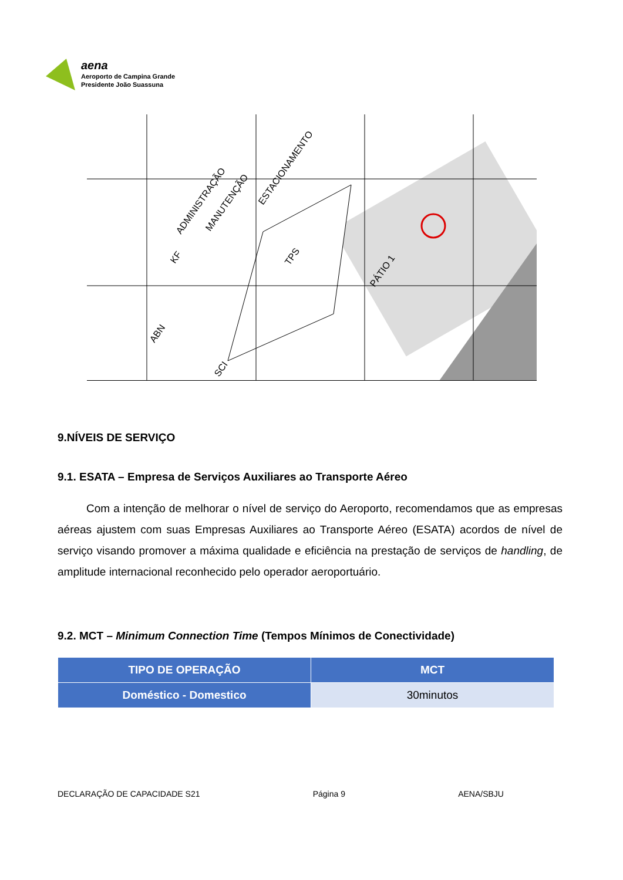aena
Aeroporto de Campina Grande
Presidente João Suassuna
ADMINISTRAÇÃO
MANUTENÇÃO
ESTACIONAMENTO
TPS
PÁTIO 1
KF
ABN
SCI
9.NÍVEIS DE SERVIÇO
9.1. ESATA – Empresa de Serviços Auxiliares ao Transporte Aéreo
Com a intenção de melhorar o nível de serviço do Aeroporto, recomendamos que as empresas aéreas ajustem com suas Empresas Auxiliares ao Transporte Aéreo (ESATA) acordos de nível de serviço visando promover a máxima qualidade e eficiência na prestação de serviços de handling, de amplitude internacional reconhecido pelo operador aeroportuário.
9.2. MCT – Minimum Connection Time (Tempos Mínimos de Conectividade)
| TIPO DE OPERAÇÃO | MCT |
| --- | --- |
| Doméstico - Domestico | 30minutos |
DECLARAÇÃO DE CAPACIDADE S21 Página 9 AENA/SBJU